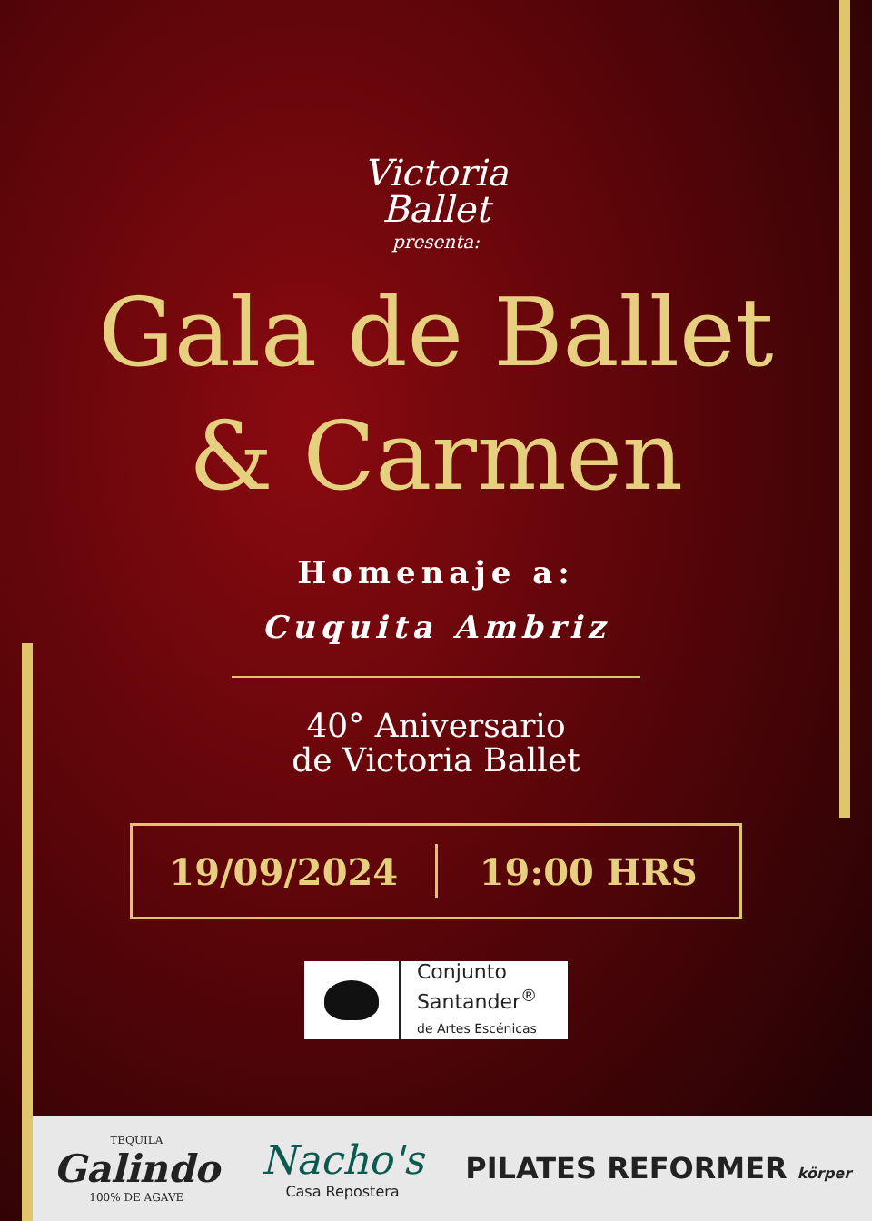Victoria
Ballet
presenta:
Gala de Ballet
& Carmen
Homenaje a:
Cuquita Ambriz
40° Aniversario
de Victoria Ballet
19/09/2024 19:00 HRS
Conjunto
Santander<sup>®</sup>
de Artes Escénicas
TEQUILA
Galindo
100% DE AGAVE
Nacho's
Casa Repostera
PILATES REFORMER körper